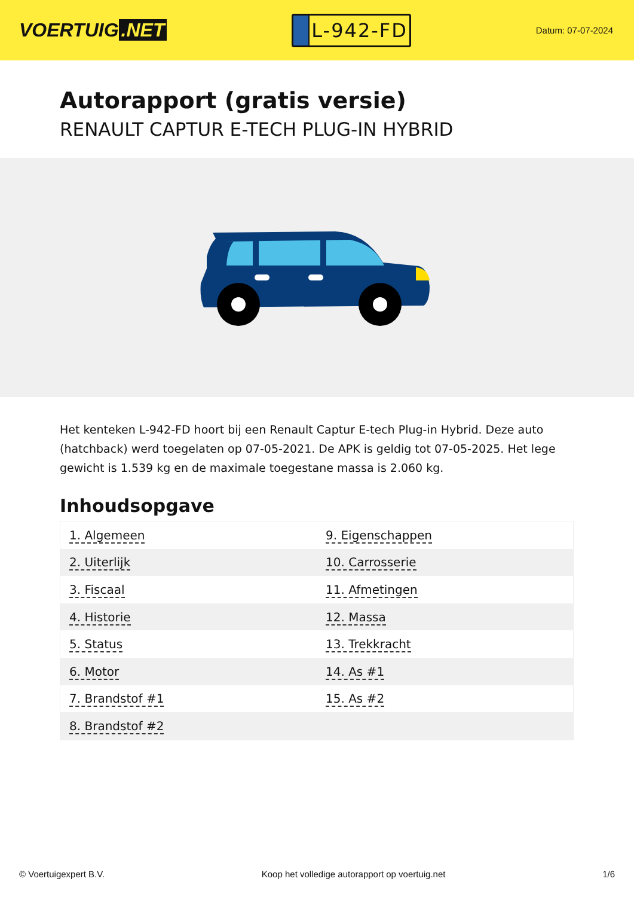VOERTUIG.NET
L-942-FD
Datum: 07-07-2024
Autorapport (gratis versie)
RENAULT CAPTUR E-TECH PLUG-IN HYBRID
Het kenteken L-942-FD hoort bij een Renault Captur E-tech Plug-in Hybrid. Deze auto (hatchback) werd toegelaten op 07-05-2021. De APK is geldig tot 07-05-2025. Het lege gewicht is 1.539 kg en de maximale toegestane massa is 2.060 kg.
Inhoudsopgave
| 1. Algemeen | 9. Eigenschappen |
| 2. Uiterlijk | 10. Carrosserie |
| 3. Fiscaal | 11. Afmetingen |
| 4. Historie | 12. Massa |
| 5. Status | 13. Trekkracht |
| 6. Motor | 14. As #1 |
| 7. Brandstof #1 | 15. As #2 |
| 8. Brandstof #2 | |
© Voertuigexpert B.V. Koop het volledige autorapport op voertuig.net 1/6